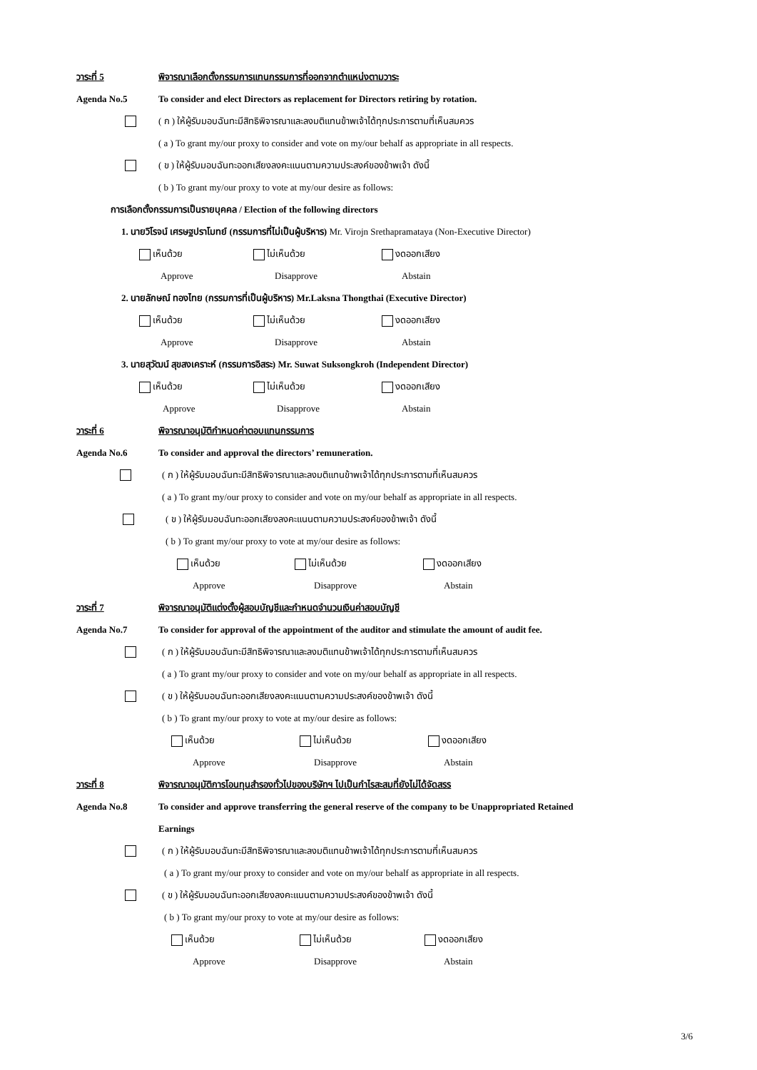วาระที่ 5 พิจารณาเลือกตั้งกรรมการแทนกรรมการที่ออกจากตำแหน่งตามวาระ
Agenda No.5 To consider and elect Directors as replacement for Directors retiring by rotation.
( ก ) ให้ผู้รับมอบฉันทะมีสิทธิพิจารณาและลงมติแทนข้าพเจ้าได้ทุกประการตามที่เห็นสมควร
( a ) To grant my/our proxy to consider and vote on my/our behalf as appropriate in all respects.
( ข ) ให้ผู้รับมอบฉันทะออกเสียงลงคะแนนตามความประสงค์ของข้าพเจ้า ดังนี้
( b ) To grant my/our proxy to vote at my/our desire as follows:
การเลือกตั้งกรรมการเป็นรายบุคคล / Election of the following directors
1. นายวิโรจน์ เศรษฐปราโมทย์ (กรรมการที่ไม่เป็นผู้บริหาร) Mr. Virojn Srethapramataya (Non-Executive Director)
เห็นด้วย ไม่เห็นด้วย งดออกเสียง
Approve Disapprove Abstain
2. นายลักษณ์ ทองไทย (กรรมการที่เป็นผู้บริหาร) Mr.Laksna Thongthai (Executive Director)
เห็นด้วย ไม่เห็นด้วย งดออกเสียง
Approve Disapprove Abstain
3. นายสุวัฒน์ สุขสงเคราะห์ (กรรมการอิสระ) Mr. Suwat Suksongkroh (Independent Director)
เห็นด้วย ไม่เห็นด้วย งดออกเสียง
Approve Disapprove Abstain
วาระที่ 6 พิจารณาอนุมัติกำหนดค่าตอบแทนกรรมการ
Agenda No.6 To consider and approval the directors’ remuneration.
( ก ) ให้ผู้รับมอบฉันทะมีสิทธิพิจารณาและลงมติแทนข้าพเจ้าได้ทุกประการตามที่เห็นสมควร
( a ) To grant my/our proxy to consider and vote on my/our behalf as appropriate in all respects.
( ข ) ให้ผู้รับมอบฉันทะออกเสียงลงคะแนนตามความประสงค์ของข้าพเจ้า ดังนี้
( b ) To grant my/our proxy to vote at my/our desire as follows:
เห็นด้วย ไม่เห็นด้วย งดออกเสียง
Approve Disapprove Abstain
วาระที่ 7 พิจารณาอนุมัติแต่งตั้งผู้สอบบัญชีและกำหนดจำนวนเงินค่าสอบบัญชี
Agenda No.7 To consider for approval of the appointment of the auditor and stimulate the amount of audit fee.
( ก ) ให้ผู้รับมอบฉันทะมีสิทธิพิจารณาและลงมติแทนข้าพเจ้าได้ทุกประการตามที่เห็นสมควร
( a ) To grant my/our proxy to consider and vote on my/our behalf as appropriate in all respects.
( ข ) ให้ผู้รับมอบฉันทะออกเสียงลงคะแนนตามความประสงค์ของข้าพเจ้า ดังนี้
( b ) To grant my/our proxy to vote at my/our desire as follows:
เห็นด้วย ไม่เห็นด้วย งดออกเสียง
Approve Disapprove Abstain
วาระที่ 8 พิจารณาอนุมัติการโอนทุนสำรองทั่วไปของบริษัทฯ ไปเป็นกำไรสะสมที่ยังไม่ได้จัดสรร
Agenda No.8 To consider and approve transferring the general reserve of the company to be Unappropriated Retained
Earnings
( ก ) ให้ผู้รับมอบฉันทะมีสิทธิพิจารณาและลงมติแทนข้าพเจ้าได้ทุกประการตามที่เห็นสมควร
( a ) To grant my/our proxy to consider and vote on my/our behalf as appropriate in all respects.
( ข ) ให้ผู้รับมอบฉันทะออกเสียงลงคะแนนตามความประสงค์ของข้าพเจ้า ดังนี้
( b ) To grant my/our proxy to vote at my/our desire as follows:
เห็นด้วย ไม่เห็นด้วย งดออกเสียง
Approve Disapprove Abstain
3/6